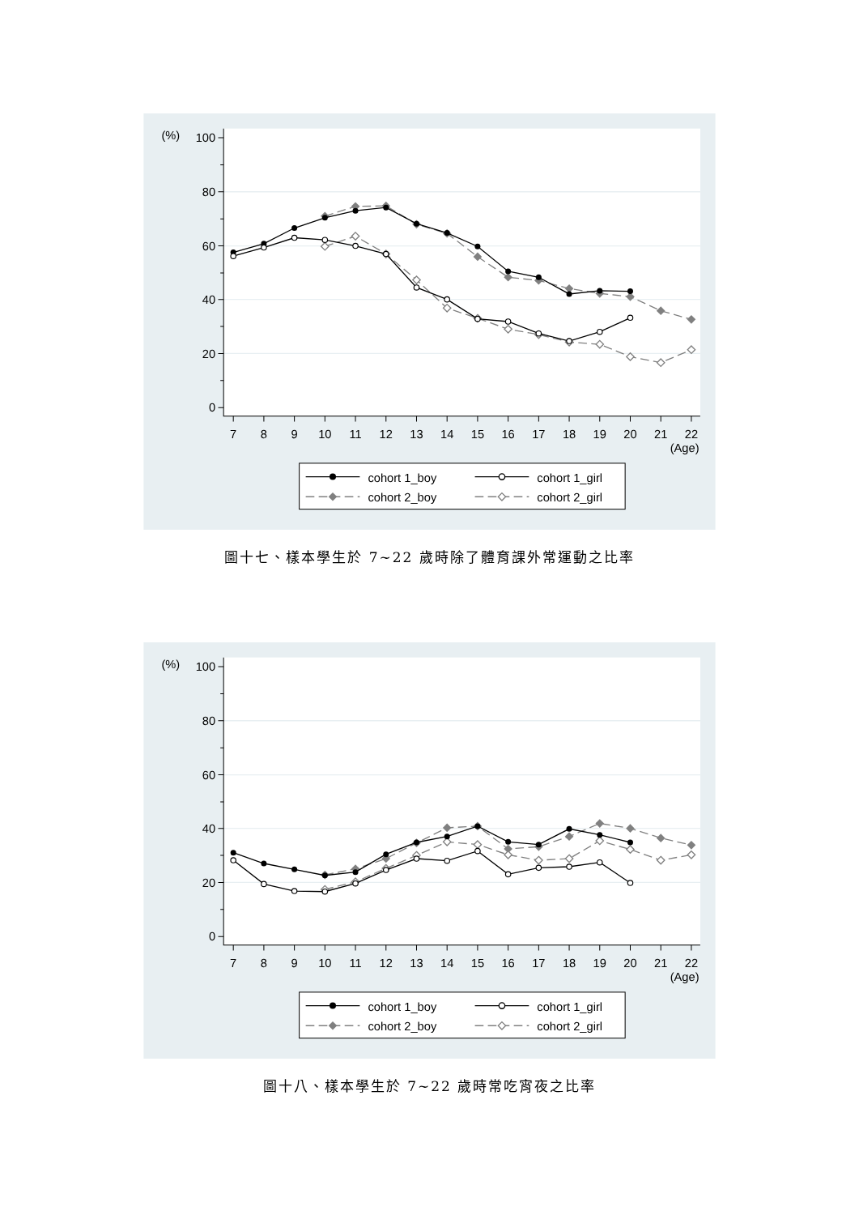100
80
60
40
20
0
(%)
7
8
9
10
11
12
13
14
15
16
17
18
19
20
21
22
(Age)
cohort 1_boy
cohort 1_girl
cohort 2_boy
cohort 2_girl
圖十七、樣本學生於 7~22 歲時除了體育課外常運動之比率
100
80
60
40
20
0
(%)
7
8
9
10
11
12
13
14
15
16
17
18
19
20
21
22
(Age)
cohort 1_boy
cohort 1_girl
cohort 2_boy
cohort 2_girl
圖十八、樣本學生於 7~22 歲時常吃宵夜之比率